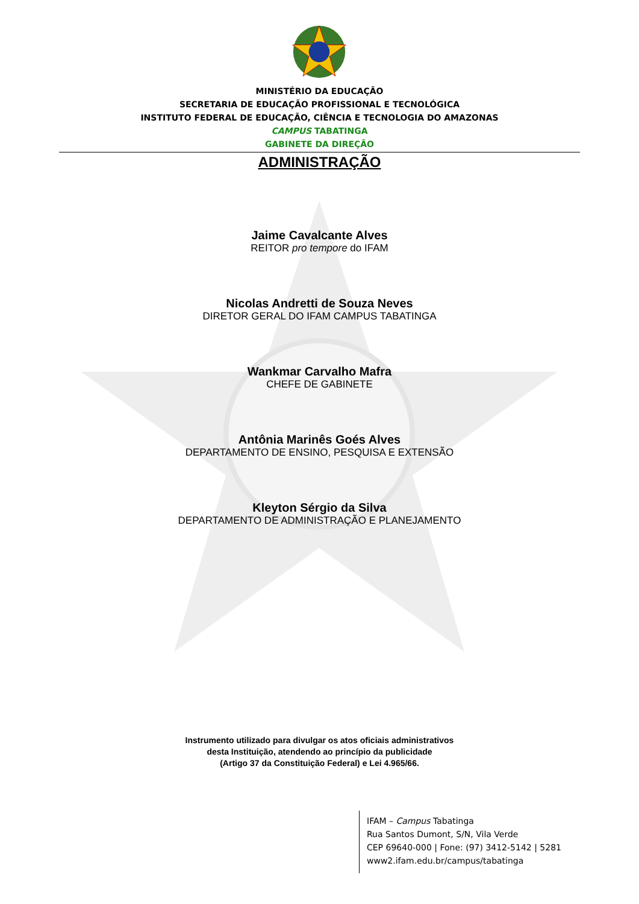MINISTÉRIO DA EDUCAÇÃO
SECRETARIA DE EDUCAÇÃO PROFISSIONAL E TECNOLÓGICA
INSTITUTO FEDERAL DE EDUCAÇÃO, CIÊNCIA E TECNOLOGIA DO AMAZONAS
CAMPUS TABATINGA
GABINETE DA DIREÇÃO
ADMINISTRAÇÃO
Jaime Cavalcante Alves
REITOR pro tempore do IFAM
Nicolas Andretti de Souza Neves
DIRETOR GERAL DO IFAM CAMPUS TABATINGA
Wankmar Carvalho Mafra
CHEFE DE GABINETE
Antônia Marinês Goés Alves
DEPARTAMENTO DE ENSINO, PESQUISA E EXTENSÃO
Kleyton Sérgio da Silva
DEPARTAMENTO DE ADMINISTRAÇÃO E PLANEJAMENTO
Instrumento utilizado para divulgar os atos oficiais administrativos
desta Instituição, atendendo ao princípio da publicidade
(Artigo 37 da Constituição Federal) e Lei 4.965/66.
IFAM – Campus Tabatinga
Rua Santos Dumont, S/N, Vila Verde
CEP 69640-000 | Fone: (97) 3412-5142 | 5281
www2.ifam.edu.br/campus/tabatinga